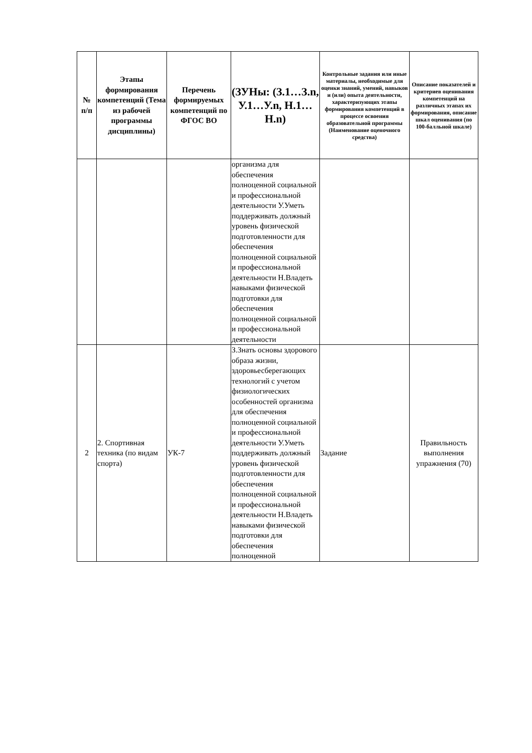| № п/п | Этапы формирования компетенций (Тема из рабочей программы дисциплины) | Перечень формируемых компетенций по ФГОС ВО | (ЗУНы: (З.1…З.n, У.1…У.n, Н.1…Н.n) | Контрольные задания или иные материалы, необходимые для оценки знаний, умений, навыков и (или) опыта деятельности, характеризующих этапы формирования компетенций в процессе освоения образовательной программы (Наименование оценочного средства) | Описание показателей и критериев оценивания компетенций на различных этапах их формирования, описание шкал оценивания (по 100-балльной шкале) |
| --- | --- | --- | --- | --- | --- |
| | | | организма для обеспечения полноценной социальной и профессиональной деятельности У.Уметь поддерживать должный уровень физической подготовленности для обеспечения полноценной социальной и профессиональной деятельности Н.Владеть навыками физической подготовки для обеспечения полноценной социальной и профессиональной деятельности | | |
| 2 | 2. Спортивная техника (по видам спорта) | УК-7 | З.Знать основы здорового образа жизни, здоровьесберегающих технологий с учетом физиологических особенностей организма для обеспечения полноценной социальной и профессиональной деятельности У.Уметь поддерживать должный уровень физической подготовленности для обеспечения полноценной социальной и профессиональной деятельности Н.Владеть навыками физической подготовки для обеспечения полноценной | Задание | Правильность выполнения упражнения (70) |